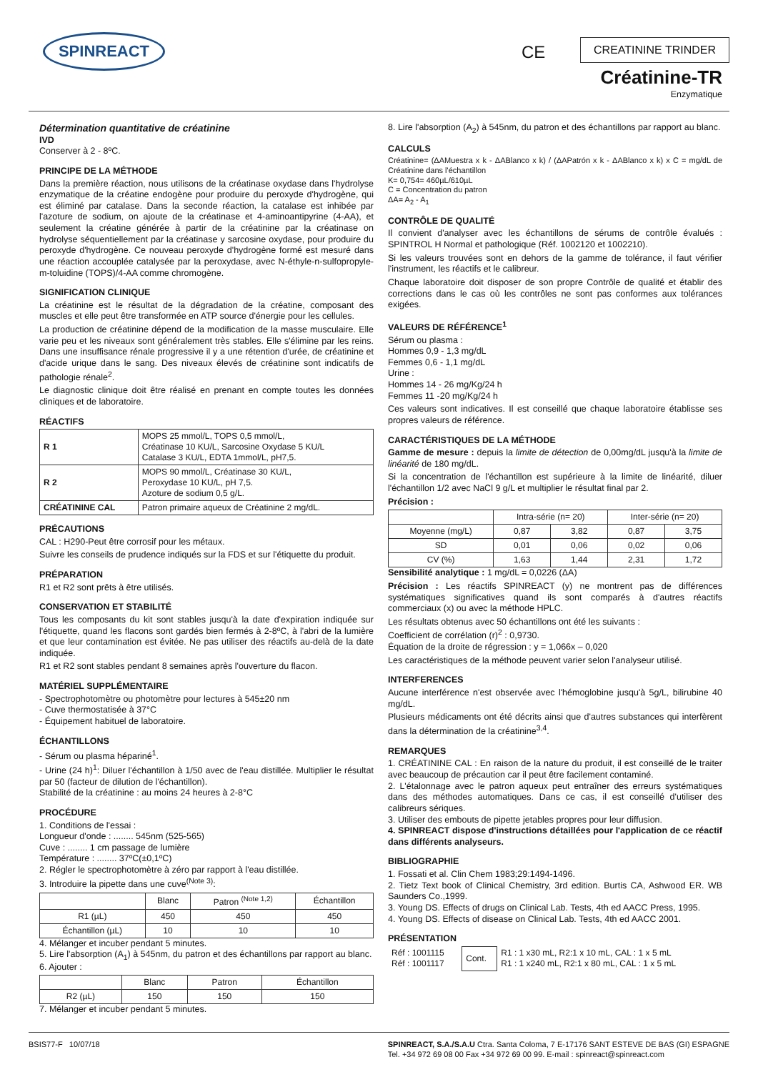SPINREACT CE CREATININE TRINDER
Créatinine-TR
Enzymatique
Détermination quantitative de créatinine
IVD
Conserver à 2 - 8ºC.
PRINCIPE DE LA MÉTHODE
Dans la première réaction, nous utilisons de la créatinase oxydase dans l'hydrolyse enzymatique de la créatine endogène pour produire du peroxyde d'hydrogène, qui est éliminé par catalase. Dans la seconde réaction, la catalase est inhibée par l'azoture de sodium, on ajoute de la créatinase et 4-aminoantipyrine (4-AA), et seulement la créatine générée à partir de la créatinine par la créatinase on hydrolyse séquentiellement par la créatinase y sarcosine oxydase, pour produire du peroxyde d'hydrogène. Ce nouveau peroxyde d'hydrogène formé est mesuré dans une réaction accouplée catalysée par la peroxydase, avec N-éthyle-n-sulfopropyle-m-toluidine (TOPS)/4-AA comme chromogène.
SIGNIFICATION CLINIQUE
La créatinine est le résultat de la dégradation de la créatine, composant des muscles et elle peut être transformée en ATP source d'énergie pour les cellules.
La production de créatinine dépend de la modification de la masse musculaire. Elle varie peu et les niveaux sont généralement très stables. Elle s'élimine par les reins. Dans une insuffisance rénale progressive il y a une rétention d'urée, de créatinine et d'acide urique dans le sang. Des niveaux élevés de créatinine sont indicatifs de pathologie rénale<sup>2</sup>.
Le diagnostic clinique doit être réalisé en prenant en compte toutes les données cliniques et de laboratoire.
RÉACTIFS
| R 1 | MOPS 25 mmol/L, TOPS 0,5 mmol/L, Créatinase 10 KU/L, Sarcosine Oxydase 5 KU/L Catalase 3 KU/L, EDTA 1mmol/L, pH7,5. |
| R 2 | MOPS 90 mmol/L, Créatinase 30 KU/L, Peroxydase 10 KU/L, pH 7,5. Azoture de sodium 0,5 g/L. |
| CRÉATININE CAL | Patron primaire aqueux de Créatinine 2 mg/dL. |
PRÉCAUTIONS
CAL : H290-Peut être corrosif pour les métaux.
Suivre les conseils de prudence indiqués sur la FDS et sur l'étiquette du produit.
PRÉPARATION
R1 et R2 sont prêts à être utilisés.
CONSERVATION ET STABILITÉ
Tous les composants du kit sont stables jusqu'à la date d'expiration indiquée sur l'étiquette, quand les flacons sont gardés bien fermés à 2-8ºC, à l'abri de la lumière et que leur contamination est évitée. Ne pas utiliser des réactifs au-delà de la date indiquée.
R1 et R2 sont stables pendant 8 semaines après l'ouverture du flacon.
MATÉRIEL SUPPLÉMENTAIRE
- Spectrophotomètre ou photomètre pour lectures à 545±20 nm
- Cuve thermostatisée à 37°C
- Équipement habituel de laboratoire.
ÉCHANTILLONS
- Sérum ou plasma hépariné<sup>1</sup>.
- Urine (24 h)<sup>1</sup>: Diluer l'échantillon à 1/50 avec de l'eau distillée. Multiplier le résultat par 50 (facteur de dilution de l'échantillon).
Stabilité de la créatinine : au moins 24 heures à 2-8°C
PROCÉDURE
1. Conditions de l'essai :
Longueur d'onde : ........ 545nm (525-565)
Cuve : ........ 1 cm passage de lumière
Température : ........ 37ºC(±0,1ºC)
2. Régler le spectrophotomètre à zéro par rapport à l'eau distillée.
3. Introduire la pipette dans une cuve<sup>(Note 3)</sup>:
| | Blanc | Patron <sup>(Note 1,2)</sup> | Échantillon |
| --- | --- | --- | --- |
| R1 (µL) | 450 | 450 | 450 |
| Échantillon (µL) | 10 | 10 | 10 |
4. Mélanger et incuber pendant 5 minutes.
5. Lire l'absorption (A<sub>1</sub>) à 545nm, du patron et des échantillons par rapport au blanc.
6. Ajouter :
| | Blanc | Patron | Échantillon |
| --- | --- | --- | --- |
| R2 (µL) | 150 | 150 | 150 |
7. Mélanger et incuber pendant 5 minutes.
8. Lire l'absorption (A<sub>2</sub>) à 545nm, du patron et des échantillons par rapport au blanc.
CALCULS
Créatinine= (ΔAMuestra x k - ΔABlanco x k) / (ΔAPatrón x k - ΔABlanco x k) x C = mg/dL de Créatinine dans l'échantillon
K= 0,754= 460µL/610µL
C = Concentration du patron
ΔA= A<sub>2</sub> - A<sub>1</sub>
CONTRÔLE DE QUALITÉ
Il convient d'analyser avec les échantillons de sérums de contrôle évalués : SPINTROL H Normal et pathologique (Réf. 1002120 et 1002210).
Si les valeurs trouvées sont en dehors de la gamme de tolérance, il faut vérifier l'instrument, les réactifs et le calibreur.
Chaque laboratoire doit disposer de son propre Contrôle de qualité et établir des corrections dans le cas où les contrôles ne sont pas conformes aux tolérances exigées.
VALEURS DE RÉFÉRENCE<sup>1</sup>
Sérum ou plasma :
Hommes 0,9 - 1,3 mg/dL
Femmes 0,6 - 1,1 mg/dL
Urine :
Hommes 14 - 26 mg/Kg/24 h
Femmes 11 -20 mg/Kg/24 h
Ces valeurs sont indicatives. Il est conseillé que chaque laboratoire établisse ses propres valeurs de référence.
CARACTÉRISTIQUES DE LA MÉTHODE
Gamme de mesure : depuis la limite de détection de 0,00mg/dL jusqu'à la limite de linéarité de 180 mg/dL.
Si la concentration de l'échantillon est supérieure à la limite de linéarité, diluer l'échantillon 1/2 avec NaCl 9 g/L et multiplier le résultat final par 2.
Précision :
| | Intra-série (n= 20) | | Inter-série (n= 20) | |
| --- | --- | --- | --- | --- |
| Moyenne (mg/L) | 0,87 | 3,82 | 0,87 | 3,75 |
| SD | 0,01 | 0,06 | 0,02 | 0,06 |
| CV (%) | 1,63 | 1,44 | 2,31 | 1,72 |
Sensibilité analytique : 1 mg/dL = 0,0226 (ΔA)
Précision : Les réactifs SPINREACT (y) ne montrent pas de différences systématiques significatives quand ils sont comparés à d'autres réactifs commerciaux (x) ou avec la méthode HPLC.
Les résultats obtenus avec 50 échantillons ont été les suivants :
Coefficient de corrélation (r)<sup>2</sup> : 0,9730.
Équation de la droite de régression : y = 1,066x – 0,020
Les caractéristiques de la méthode peuvent varier selon l'analyseur utilisé.
INTERFERENCES
Aucune interférence n'est observée avec l'hémoglobine jusqu'à 5g/L, bilirubine 40 mg/dL.
Plusieurs médicaments ont été décrits ainsi que d'autres substances qui interfèrent dans la détermination de la créatinine<sup>3,4</sup>.
REMARQUES
1. CRÉATININE CAL : En raison de la nature du produit, il est conseillé de le traiter avec beaucoup de précaution car il peut être facilement contaminé.
2. L'étalonnage avec le patron aqueux peut entraîner des erreurs systématiques dans des méthodes automatiques. Dans ce cas, il est conseillé d'utiliser des calibreurs sériques.
3. Utiliser des embouts de pipette jetables propres pour leur diffusion.
4. SPINREACT dispose d'instructions détaillées pour l'application de ce réactif dans différents analyseurs.
BIBLIOGRAPHIE
1. Fossati et al. Clin Chem 1983;29:1494-1496.
2. Tietz Text book of Clinical Chemistry, 3rd edition. Burtis CA, Ashwood ER. WB Saunders Co.,1999.
3. Young DS. Effects of drugs on Clinical Lab. Tests, 4th ed AACC Press, 1995.
4. Young DS. Effects of disease on Clinical Lab. Tests, 4th ed AACC 2001.
PRÉSENTATION
| Réf : 1001115 Réf : 1001117 | Cont. | R1 : 1 x30 mL, R2:1 x 10 mL, CAL : 1 x 5 mL R1 : 1 x240 mL, R2:1 x 80 mL, CAL : 1 x 5 mL |
BSIS77-F 10/07/18 SPINREACT, S.A./S.A.U Ctra. Santa Coloma, 7 E-17176 SANT ESTEVE DE BAS (GI) ESPAGNE
Tel. +34 972 69 08 00 Fax +34 972 69 00 99. E-mail : spinreact@spinreact.com